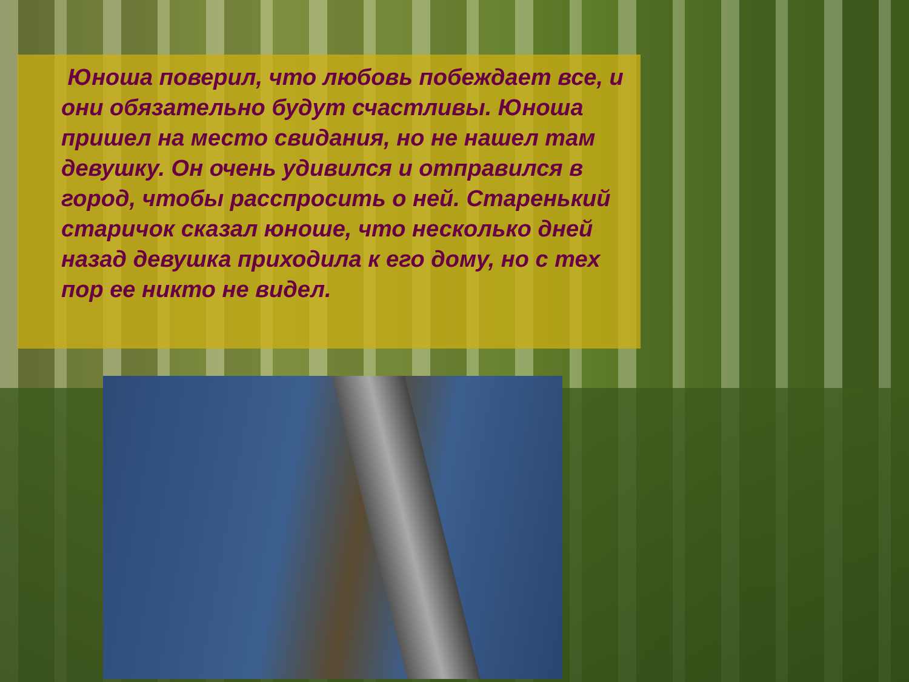Юноша поверил, что любовь побеждает все, и они обязательно будут счастливы. Юноша пришел на место свидания, но не нашел там девушку. Он очень удивился и отправился в город, чтобы расспросить о ней. Старенький старичок сказал юноше, что несколько дней назад девушка приходила к его дому, но с тех пор ее никто не видел.